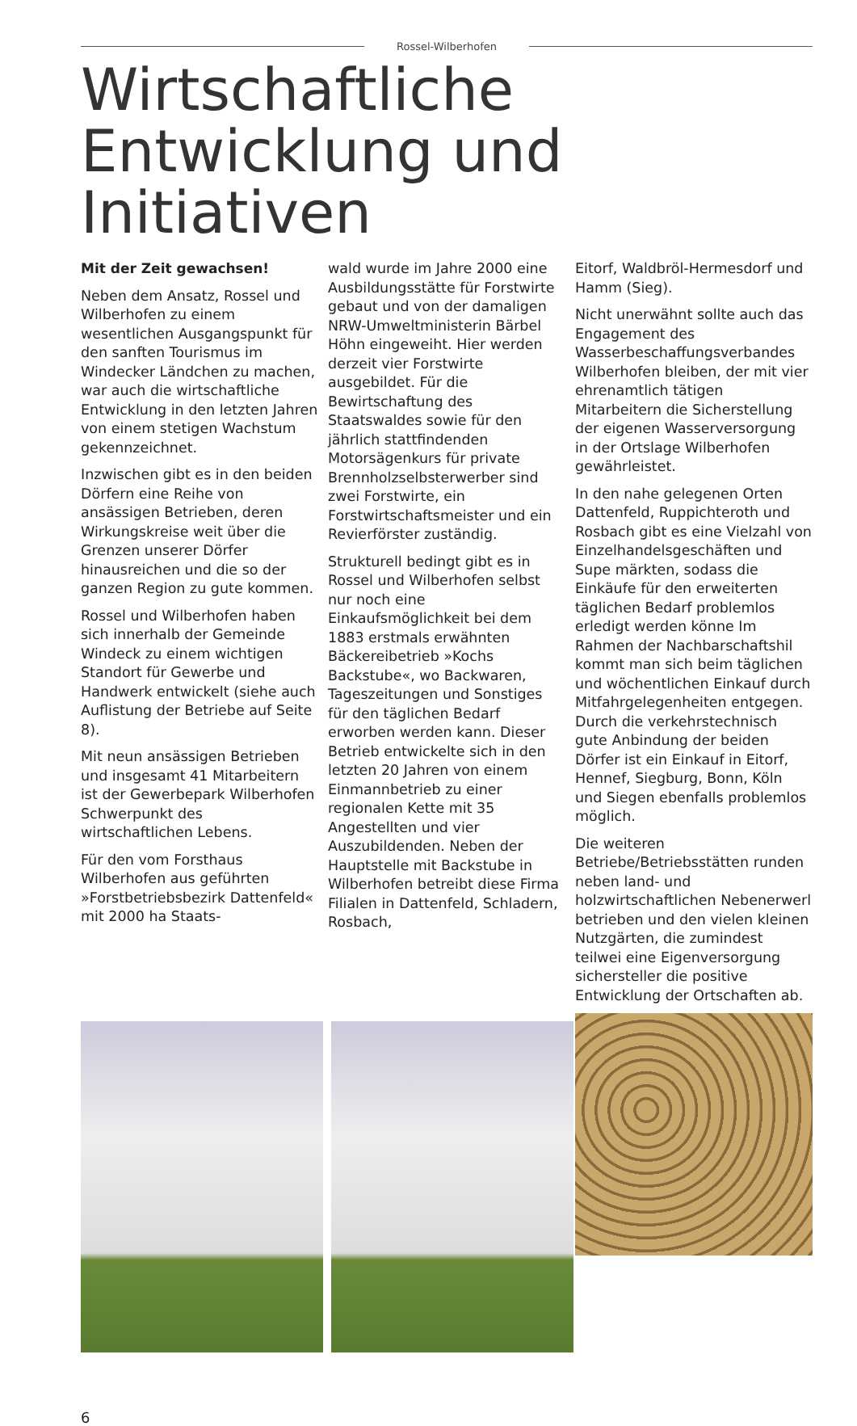Rossel-Wilberhofen
Wirtschaftliche Entwicklung und Initiativen
Mit der Zeit gewachsen!
Neben dem Ansatz, Rossel und Wilberhofen zu einem wesentlichen Ausgangspunkt für den sanften Tourismus im Windecker Ländchen zu machen, war auch die wirtschaftliche Entwicklung in den letzten Jahren von einem stetigen Wachstum gekennzeichnet.
Inzwischen gibt es in den beiden Dörfern eine Reihe von ansässigen Betrieben, deren Wirkungskreise weit über die Grenzen unserer Dörfer hinausreichen und die so der ganzen Region zu gute kommen.
Rossel und Wilberhofen haben sich innerhalb der Gemeinde Windeck zu einem wichtigen Standort für Gewerbe und Handwerk entwickelt (siehe auch Auflistung der Betriebe auf Seite 8).
Mit neun ansässigen Betrieben und insgesamt 41 Mitarbeitern ist der Gewerbepark Wilberhofen Schwerpunkt des wirtschaftlichen Lebens.
Für den vom Forsthaus Wilberhofen aus geführten »Forstbetriebsbezirk Dattenfeld« mit 2000 ha Staats-
wald wurde im Jahre 2000 eine Ausbildungsstätte für Forstwirte gebaut und von der damaligen NRW-Umweltministerin Bärbel Höhn eingeweiht. Hier werden derzeit vier Forstwirte ausgebildet. Für die Bewirtschaftung des Staatswaldes sowie für den jährlich stattfindenden Motorsägenkurs für private Brennholzselbsterwerber sind zwei Forstwirte, ein Forstwirtschaftsmeister und ein Revierförster zuständig.
Strukturell bedingt gibt es in Rossel und Wilberhofen selbst nur noch eine Einkaufsmöglichkeit bei dem 1883 erstmals erwähnten Bäckereibetrieb »Kochs Backstube«, wo Backwaren, Tageszeitungen und Sonstiges für den täglichen Bedarf erworben werden kann. Dieser Betrieb entwickelte sich in den letzten 20 Jahren von einem Einmannbetrieb zu einer regionalen Kette mit 35 Angestellten und vier Auszubildenden. Neben der Hauptstelle mit Backstube in Wilberhofen betreibt diese Firma Filialen in Dattenfeld, Schladern, Rosbach,
Eitorf, Waldbröl-Hermesdorf und Hamm (Sieg).
Nicht unerwähnt sollte auch das Engagement des Wasserbeschaffungsverbandes Wilberhofen bleiben, der mit vier ehrenamtlich tätigen Mitarbeitern die Sicherstellung der eigenen Wasserversorgung in der Ortslage Wilberhofen gewährleistet.
In den nahe gelegenen Orten Dattenfeld, Ruppichteroth und Rosbach gibt es eine Vielzahl von Einzelhandelsgeschäften und Supe märkten, sodass die Einkäufe für den erweiterten täglichen Bedarf problemlos erledigt werden könne Im Rahmen der Nachbarschaftshil kommt man sich beim täglichen und wöchentlichen Einkauf durch Mitfahrgelegenheiten entgegen. Durch die verkehrstechnisch gute Anbindung der beiden Dörfer ist ein Einkauf in Eitorf, Hennef, Siegburg, Bonn, Köln und Siegen ebenfalls problemlos möglich.
Die weiteren Betriebe/Betriebsstätten runden neben land- und holzwirtschaftlichen Nebenerwerl betrieben und den vielen kleinen Nutzgärten, die zumindest teilwei eine Eigenversorgung sichersteller die positive Entwicklung der Ortschaften ab.
6